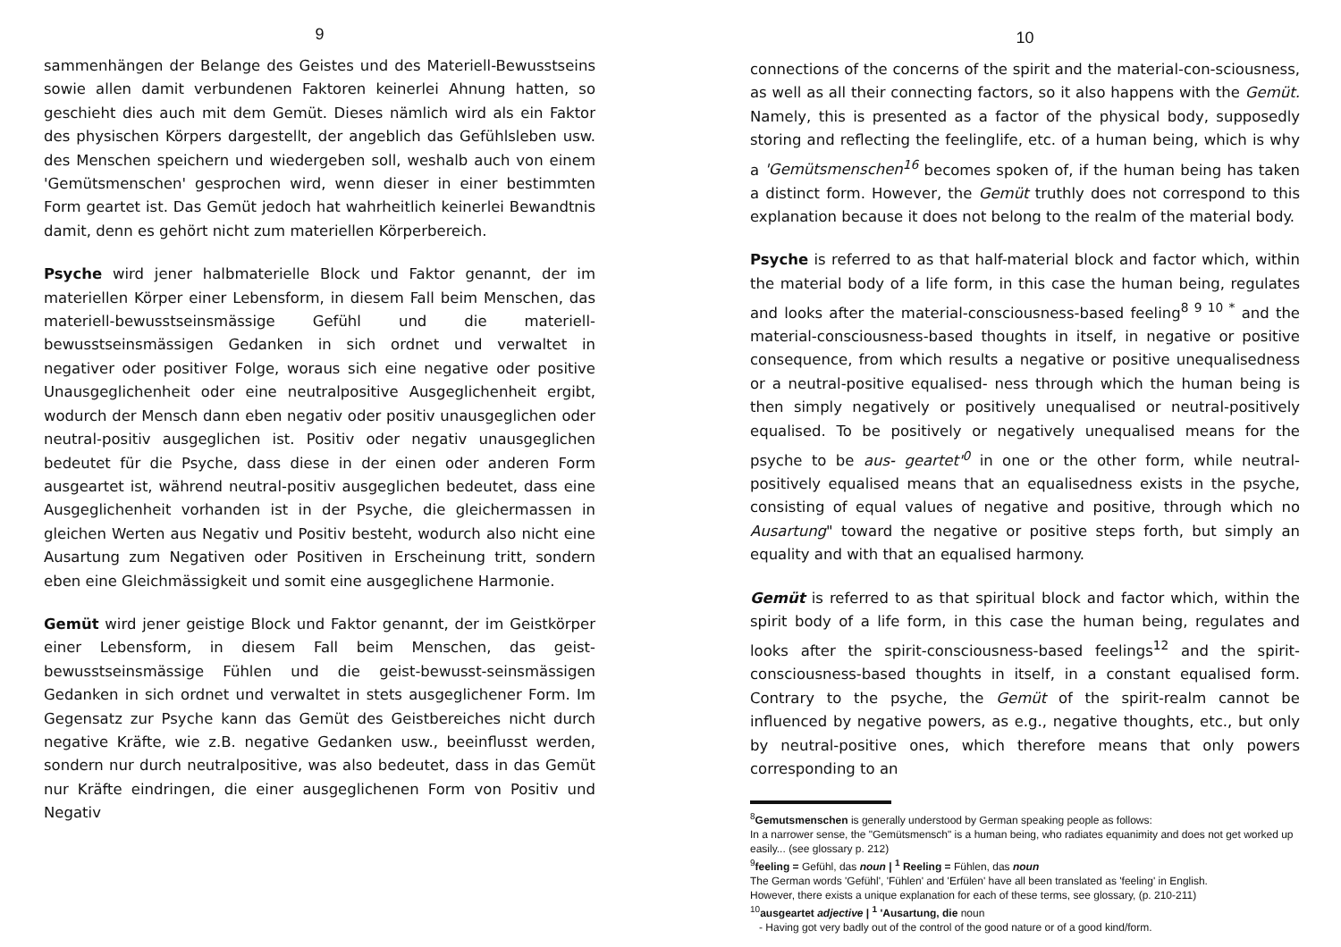9
sammenhängen der Belange des Geistes und des Materiell-Bewusstseins sowie allen damit verbundenen Faktoren keinerlei Ahnung hatten, so geschieht dies auch mit dem Gemüt. Dieses nämlich wird als ein Faktor des physischen Körpers dargestellt, der angeblich das Gefühlsleben usw. des Menschen speichern und wiedergeben soll, weshalb auch von einem 'Gemütsmenschen' gesprochen wird, wenn dieser in einer bestimmten Form geartet ist. Das Gemüt jedoch hat wahrheitlich keinerlei Bewandtnis damit, denn es gehört nicht zum materiellen Körperbereich.
Psyche wird jener halbmaterielle Block und Faktor genannt, der im materiellen Körper einer Lebensform, in diesem Fall beim Menschen, das materiell-bewusstseinsmässige Gefühl und die materiell-bewusstseinsmässigen Gedanken in sich ordnet und verwaltet in negativer oder positiver Folge, woraus sich eine negative oder positive Unausgeglichenheit oder eine neutralpositive Ausgeglichenheit ergibt, wodurch der Mensch dann eben negativ oder positiv unausgeglichen oder neutral-positiv ausgeglichen ist. Positiv oder negativ unausgeglichen bedeutet für die Psyche, dass diese in der einen oder anderen Form ausgeartet ist, während neutral-positiv ausgeglichen bedeutet, dass eine Ausgeglichenheit vorhanden ist in der Psyche, die gleichermassen in gleichen Werten aus Negativ und Positiv besteht, wodurch also nicht eine Ausartung zum Negativen oder Positiven in Erscheinung tritt, sondern eben eine Gleichmässigkeit und somit eine ausgeglichene Harmonie.
Gemüt wird jener geistige Block und Faktor genannt, der im Geistkörper einer Lebensform, in diesem Fall beim Menschen, das geist-bewusstseinsmässige Fühlen und die geist-bewusst-seinsmässigen Gedanken in sich ordnet und verwaltet in stets ausgeglichener Form. Im Gegensatz zur Psyche kann das Gemüt des Geistbereiches nicht durch negative Kräfte, wie z.B. negative Gedanken usw., beeinflusst werden, sondern nur durch neutralpositive, was also bedeutet, dass in das Gemüt nur Kräfte eindringen, die einer ausgeglichenen Form von Positiv und Negativ
10
connections of the concerns of the spirit and the material-con-sciousness, as well as all their connecting factors, so it also happens with the Gemüt. Namely, this is presented as a factor of the physical body, supposedly storing and reflecting the feelinglife, etc. of a human being, which is why a 'Gemütsmenschen<sup>16</sup> becomes spoken of, if the human being has taken a distinct form. However, the Gemüt truthly does not correspond to this explanation because it does not belong to the realm of the material body.
Psyche is referred to as that half-material block and factor which, within the material body of a life form, in this case the human being, regulates and looks after the material-consciousness-based feeling<sup>8 9 10 *</sup> and the material-consciousness-based thoughts in itself, in negative or positive consequence, from which results a negative or positive unequalisedness or a neutral-positive equalised- ness through which the human being is then simply negatively or positively unequalised or neutral-positively equalised. To be positively or negatively unequalised means for the psyche to be aus- geartet'<sup>0</sup> in one or the other form, while neutral-positively equalised means that an equalisedness exists in the psyche, consisting of equal values of negative and positive, through which no Ausartung" toward the negative or positive steps forth, but simply an equality and with that an equalised harmony.
Gemüt is referred to as that spiritual block and factor which, within the spirit body of a life form, in this case the human being, regulates and looks after the spirit-consciousness-based feelings<sup>12</sup> and the spirit-consciousness-based thoughts in itself, in a constant equalised form. Contrary to the psyche, the Gemüt of the spirit-realm cannot be influenced by negative powers, as e.g., negative thoughts, etc., but only by neutral-positive ones, which therefore means that only powers corresponding to an
<sup>8</sup> Gemutsmenschen is generally understood by German speaking people as follows:
In a narrower sense, the "Gemütsmensch" is a human being, who radiates equanimity and does not get worked up easily... (see glossary p. 212)
<sup>9</sup> feeling = Gefühl, das noun | <sup>1</sup> Reeling = Fühlen, das noun
The German words 'Gefühl', 'Fühlen' and 'Erfülen' have all been translated as 'feeling' in English.
However, there exists a unique explanation for each of these terms, see glossary, (p. 210-211)
<sup>10</sup> ausgeartet adjective | <sup>1</sup> 'Ausartung, die noun
- Having got very badly out of the control of the good nature or of a good kind/form.